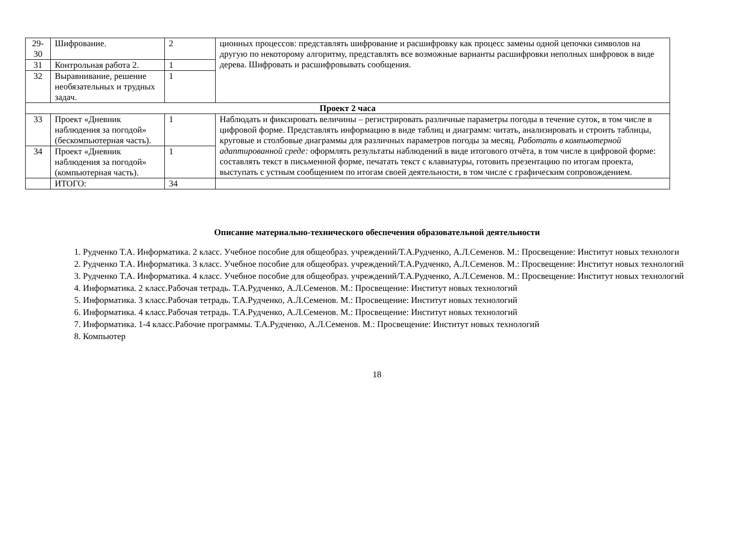| 29-30 | Шифрование. | 2 | ционных процессов: представлять шифрование и расшифровку как процесс замены одной цепочки символов на другую по некоторому алгоритму, представлять все возможные варианты расшифровки неполных шифровок в виде дерева. Шифровать и расшифровывать сообщения. |
| 31 | Контрольная работа 2. | 1 | |
| 32 | Выравнивание, решение необязательных и трудных задач. | 1 | |
| Проект 2 часа | | | |
| 33 | Проект «Дневник наблюдения за погодой» (бескомпьютерная часть). | 1 | Наблюдать и фиксировать величины – регистрировать различные параметры погоды в течение суток, в том числе в цифровой форме. Представлять информацию в виде таблиц и диаграмм: читать, анализировать и строить таблицы, круговые и столбовые диаграммы для различных параметров погоды за месяц. Работать в компьютерной адаптированной среде: оформлять результаты наблюдений в виде итогового отчёта, в том числе в цифровой форме: составлять текст в письменной форме, печатать текст с клавиатуры, готовить презентацию по итогам проекта, выступать с устным сообщением по итогам своей деятельности, в том числе с графическим сопровождением. |
| 34 | Проект «Дневник наблюдения за погодой» (компьютерная часть). | 1 | |
| | ИТОГО: | 34 | |
Описание материально-технического обеспечения образовательной деятельности
1. Рудченко Т.А. Информатика. 2 класс. Учебное пособие для общеобраз. учреждений/Т.А.Рудченко, А.Л.Семенов. М.: Просвещение: Институт новых технологи
2. Рудченко Т.А. Информатика. 3 класс. Учебное пособие для общеобраз. учреждений/Т.А.Рудченко, А.Л.Семенов. М.: Просвещение: Институт новых технологий
3. Рудченко Т.А. Информатика. 4 класс. Учебное пособие для общеобраз. учреждений/Т.А.Рудченко, А.Л.Семенов. М.: Просвещение: Институт новых технологий
4. Информатика. 2 класс.Рабочая тетрадь. Т.А.Рудченко, А.Л.Семенов. М.: Просвещение: Институт новых технологий
5. Информатика. 3 класс.Рабочая тетрадь. Т.А.Рудченко, А.Л.Семенов. М.: Просвещение: Институт новых технологий
6. Информатика. 4 класс.Рабочая тетрадь. Т.А.Рудченко, А.Л.Семенов. М.: Просвещение: Институт новых технологий
7. Информатика. 1-4 класс.Рабочие программы. Т.А.Рудченко, А.Л.Семенов. М.: Просвещение: Институт новых технологий
8. Компьютер
18